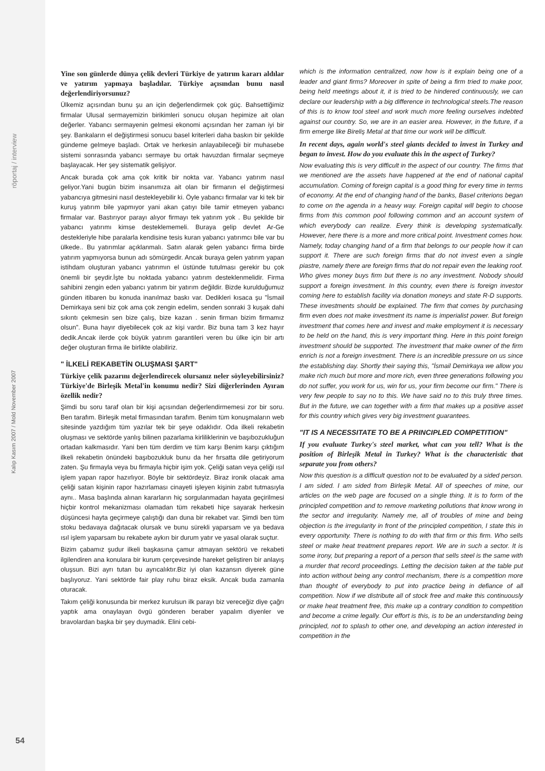röportaj / interview
Yine son günlerde dünya çelik devleri Türkiye de yatırım kararı aldılar ve yatırım yapmaya başladılar. Türkiye açısından bunu nasıl değerlendiriyorsunuz?
Ülkemiz açısından bunu şu an için değerlendirmek çok güç. Bahsettiğimiz firmalar Ulusal sermayemizin birikimleri sonucu oluşan hepimize ait olan değerler. Yabancı sermayenin gelmesi ekonomi açısından her zaman iyi bir şey. Bankaların el değiştirmesi sonucu basel kriterleri daha baskın bir şekilde gündeme gelmeye başladı. Ortak ve herkesin anlayabileceği bir muhasebe sistemi sonrasında yabancı sermaye bu ortak havuzdan firmalar seçmeye başlayacak. Her şey sistematik gelişiyor.
Ancak burada çok ama çok kritik bir nokta var. Yabancı yatırım nasıl geliyor.Yani bugün bizim insanımıza ait olan bir firmanın el değiştirmesi yabancıya gitmesini nasıl destekleyebilir ki. Öyle yabancı firmalar var ki tek bir kuruş yatırım bile yapmıyor yani akan çatıyı bile tamir etmeyen yabancı firmalar var. Bastırıyor parayı alıyor firmayı tek yatırım yok . Bu şekilde bir yabancı yatırımı kimse desteklememeli. Buraya gelip devlet Ar-Ge destekleriyle hibe paralarla kendisine tesis kuran yabancı yatırımcı bile var bu ülkede.. Bu yatırımlar açıklanmalı. Satın alarak gelen yabancı firma birde yatırım yapmıyorsa bunun adı sömürgedir. Ancak buraya gelen yatırım yapan istihdam oluşturan yabancı yatırımın el üstünde tutulması gerekir bu çok önemli bir şeydir.İşte bu noktada yabancı yatırım desteklenmelidir. Firma sahibini zengin eden yabancı yatırım bir yatırım değildir. Bizde kurulduğumuz günden itibaren bu konuda inanılmaz baskı var. Dedikleri kısaca şu "İsmail Demirkaya seni biz çok ama çok zengin edelim, senden sonraki 3 kuşak dahi sıkıntı çekmesin sen bize çalış, bize kazan . senin firman bizim firmamız olsun". Buna hayır diyebilecek çok az kişi vardır. Biz buna tam 3 kez hayır dedik.Ancak ilerde çok büyük yatırım garantileri veren bu ülke için bir artı değer oluşturan firma ile birlikte olabiliriz.
" İLKELİ REKABETİN OLUŞMASI ŞART"
Türkiye çelik pazarını değerlendirecek olursanız neler söyleyebilirsiniz? Türkiye'de Birleşik Metal'in konumu nedir? Sizi diğerlerinden Ayıran özellik nedir?
Şimdi bu soru taraf olan bir kişi açısından değerlendirmemesi zor bir soru. Ben tarafım. Birleşik metal firmasından tarafım. Benim tüm konuşmaların web sitesinde yazdığım tüm yazılar tek bir şeye odaklıdır. Oda ilkeli rekabetin oluşması ve sektörde yanlış bilinen pazarlama kirliliklerinin ve başıbozukluğun ortadan kalkmasıdır. Yani ben tüm derdim ve tüm karşı Benim karşı çıktığım ilkeli rekabetin önündeki başıbozukluk bunu da her fırsatta dile getiriyorum zaten. Şu firmayla veya bu firmayla hiçbir işim yok. Çeliği satan veya çeliği ısıl işlem yapan rapor hazırlıyor. Böyle bir sektördeyiz. Biraz ironik olacak ama çeliği satan kişinin rapor hazırlaması cinayeti işleyen kişinin zabıt tutmasıyla aynı.. Masa başlında alınan kararların hiç sorgulanmadan hayata geçirilmesi hiçbir kontrol mekanizması olamadan tüm rekabeti hiçe sayarak herkesin düşüncesi hayta geçirmeye çalıştığı dan duna bir rekabet var. Şimdi ben tüm stoku bedavaya dağıtacak olursak ve bunu sürekli yaparsam ve ya bedava ısıl işlem yaparsam bu rekabete aykırı bir durum yatır ve yasal olarak suçtur.
Bizim çabamız şudur ilkeli başkasına çamur atmayan sektörü ve rekabeti ilgilendiren ana konulara bir kurum çerçevesinde hareket geliştiren bir anlayış oluşsun. Bizi ayrı tutan bu ayrıcalıktır.Biz iyi olan kazansın diyerek güne başlıyoruz. Yani sektörde fair play ruhu biraz eksik. Ancak buda zamanla oturacak.
Takım çeliği konusunda bir merkez kurulsun ilk parayı biz vereceğiz diye çağrı yaptık ama onaylayan övgü gönderen beraber yapalım diyenler ve bravolardan başka bir şey duymadık. Elini cebi-
which is the information centralized, now how is it explain being one of a leader and giant firms? Moreover in spite of being a firm tried to make poor, being held meetings about it, it is tried to be hindered continuously, we can declare our leadership with a big difference in technological steels.The reason of this is to know tool steel and work much more feeling ourselves indebted against our country. So, we are in an easier area. However, in the future, if a firm emerge like Bireliş Metal at that time our work will be difficult.
In recent days, again world's steel giants decided to invest in Turkey and began to invest. How do you evaluate this in the aspect of Turkey?
Now evaluating this is very difficult in the aspect of our country. The firms that we mentioned are the assets have happened at the end of national capital accumulation. Coming of foreign capital is a good thing for every time in terms of economy. At the end of changing hand of the banks, Basel criterions began to come on the agenda in a heavy way. Foreign capital will begin to choose firms from this common pool following common and an account system of which everybody can realize. Every think is developing systematically. However, here there is a more and more critical point. Investment comes how. Namely, today changing hand of a firm that belongs to our people how it can support it. There are such foreign firms that do not invest even a single piastre, namely there are foreign firms that do not repair even the leaking roof. Who gives money buys firm but there is no any investment. Nobody should support a foreign investment. In this country, even there is foreign investor coming here to establish facility via donation moneys and state R-D supports. These investments should be explained. The firm that comes by purchasing firm even does not make investment its name is imperialist power. But foreign investment that comes here and invest and make employment it is necessary to be held on the hand, this is very important thing. Here in this point foreign investment should be supported. The investment that make owner of the firm enrich is not a foreign investment. There is an incredible pressure on us since the establishing day. Shortly their saying this, "İsmail Demirkaya we allow you make rich much but more and more rich, even three generations following you do not suffer, you work for us, win for us, your firm become our firm." There is very few people to say no to this. We have said no to this truly three times. But in the future, we can together with a firm that makes up a positive asset for this country which gives very big investment guarantees.
"IT IS A NECESSITATE TO BE A PRINCIPLED COMPETITION"
If you evaluate Turkey's steel market, what can you tell? What is the position of Birleşik Metal in Turkey? What is the characteristic that separate you from others?
Now this question is a difficult question not to be evaluated by a sided person. I am sided. I am sided from Birleşik Metal. All of speeches of mine, our articles on the web page are focused on a single thing. It is to form of the principled competition and to remove marketing pollutions that know wrong in the sector and irregularity. Namely me, all of troubles of mine and being objection is the irregularity in front of the principled competition, I state this in every opportunity. There is nothing to do with that firm or this firm. Who sells steel or make heat treatment prepares report. We are in such a sector. It is some irony, but preparing a report of a person that sells steel is the same with a murder that record proceedings. Letting the decision taken at the table put into action without being any control mechanism, there is a competition more than thought of everybody to put into practice being in defiance of all competition. Now if we distribute all of stock free and make this continuously or make heat treatment free, this make up a contrary condition to competition and become a crime legally. Our effort is this, is to be an understanding being principled, not to splash to other one, and developing an action interested in competition in the
Kalıp Kasım 2007 / Mold November 2007
54